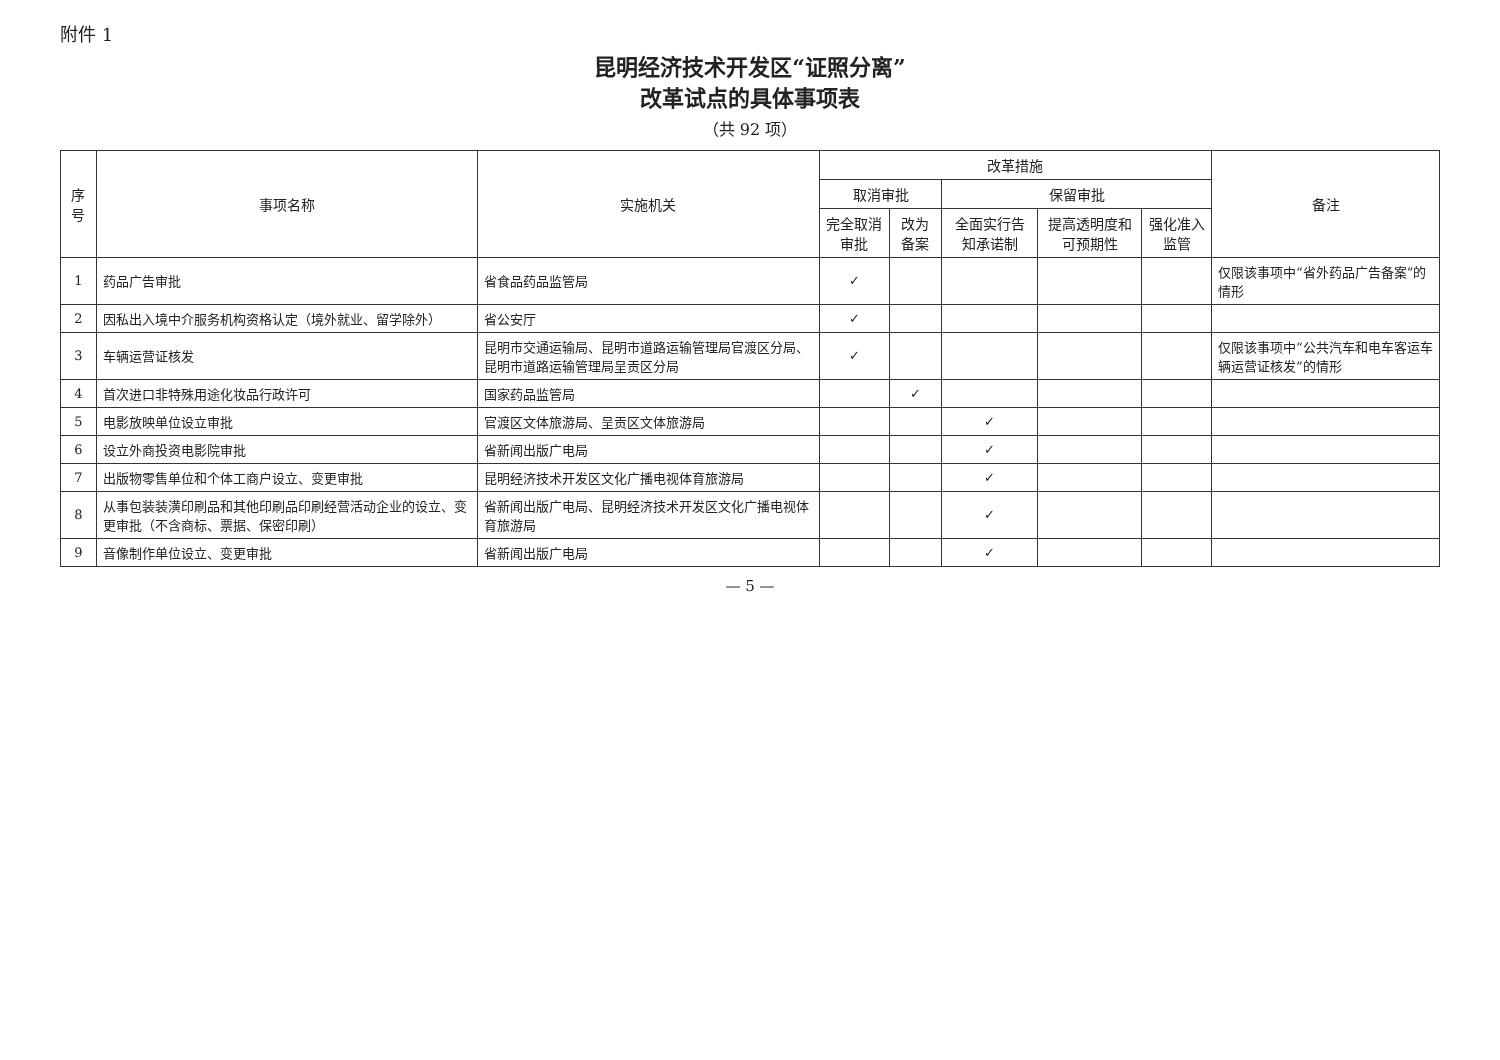附件 1
昆明经济技术开发区“证照分离”
改革试点的具体事项表
（共 92 项）
| 序号 | 事项名称 | 实施机关 | 改革措施 | | | | | 备注 |
| --- | --- | --- | --- | --- | --- | --- | --- | --- |
| | | | 取消审批 | | 保留审批 | | | |
| | | | 完全取消审批 | 改为备案 | 全面实行告知承诺制 | 提高透明度和可预期性 | 强化准入监管 | |
| 1 | 药品广告审批 | 省食品药品监管局 | ✓ | | | | | 仅限该事项中“省外药品广告备案”的情形 |
| 2 | 因私出入境中介服务机构资格认定（境外就业、留学除外） | 省公安厅 | ✓ | | | | | |
| 3 | 车辆运营证核发 | 昆明市交通运输局、昆明市道路运输管理局官渡区分局、昆明市道路运输管理局呈贡区分局 | ✓ | | | | | 仅限该事项中“公共汽车和电车客运车辆运营证核发”的情形 |
| 4 | 首次进口非特殊用途化妆品行政许可 | 国家药品监管局 | | ✓ | | | | |
| 5 | 电影放映单位设立审批 | 官渡区文体旅游局、呈贡区文体旅游局 | | | ✓ | | | |
| 6 | 设立外商投资电影院审批 | 省新闻出版广电局 | | | ✓ | | | |
| 7 | 出版物零售单位和个体工商户设立、变更审批 | 昆明经济技术开发区文化广播电视体育旅游局 | | | ✓ | | | |
| 8 | 从事包装装潢印刷品和其他印刷品印刷经营活动企业的设立、变更审批（不含商标、票据、保密印刷） | 省新闻出版广电局、昆明经济技术开发区文化广播电视体育旅游局 | | | ✓ | | | |
| 9 | 音像制作单位设立、变更审批 | 省新闻出版广电局 | | | ✓ | | | |
— 5 —